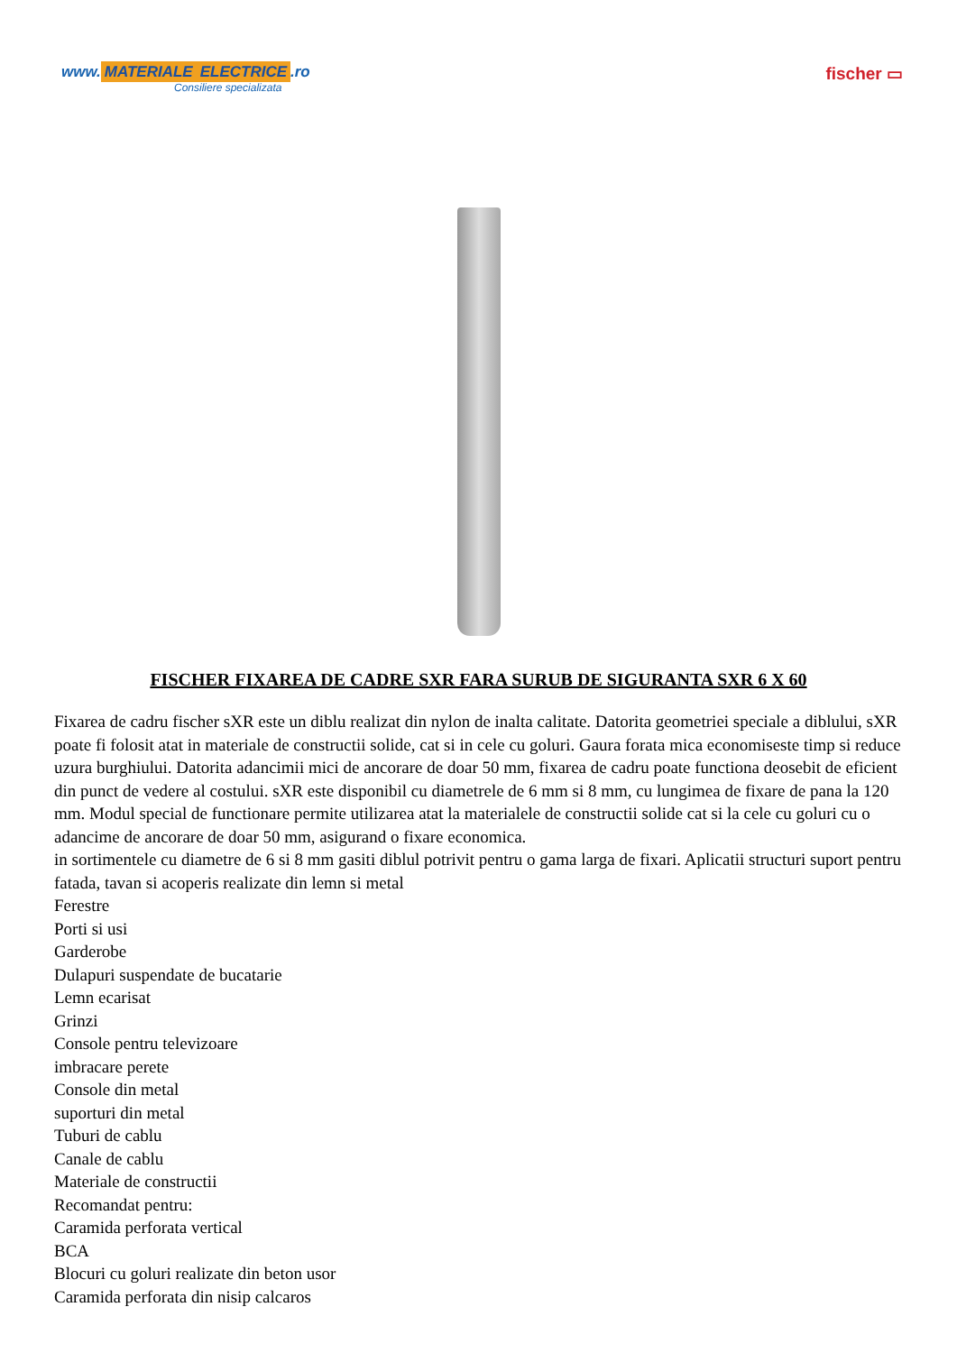www. MATERIALE ELECTRICE.ro
Consiliere specializata
fischer ▭
FISCHER FIXAREA DE CADRE SXR FARA SURUB DE SIGURANTA SXR 6 X 60
Fixarea de cadru fischer sXR este un diblu realizat din nylon de inalta calitate. Datorita geometriei speciale a diblului, sXR poate fi folosit atat in materiale de constructii solide, cat si in cele cu goluri. Gaura forata mica economiseste timp si reduce uzura burghiului. Datorita adancimii mici de ancorare de doar 50 mm, fixarea de cadru poate functiona deosebit de eficient din punct de vedere al costului. sXR este disponibil cu diametrele de 6 mm si 8 mm, cu lungimea de fixare de pana la 120 mm. Modul special de functionare permite utilizarea atat la materialele de constructii solide cat si la cele cu goluri cu o adancime de ancorare de doar 50 mm, asigurand o fixare economica.
in sortimentele cu diametre de 6 si 8 mm gasiti diblul potrivit pentru o gama larga de fixari. Aplicatii structuri suport pentru fatada, tavan si acoperis realizate din lemn si metal
Ferestre
Porti si usi
Garderobe
Dulapuri suspendate de bucatarie
Lemn ecarisat
Grinzi
Console pentru televizoare
imbracare perete
Console din metal
suporturi din metal
Tuburi de cablu
Canale de cablu
Materiale de constructii
Recomandat pentru:
Caramida perforata vertical
BCA
Blocuri cu goluri realizate din beton usor
Caramida perforata din nisip calcaros